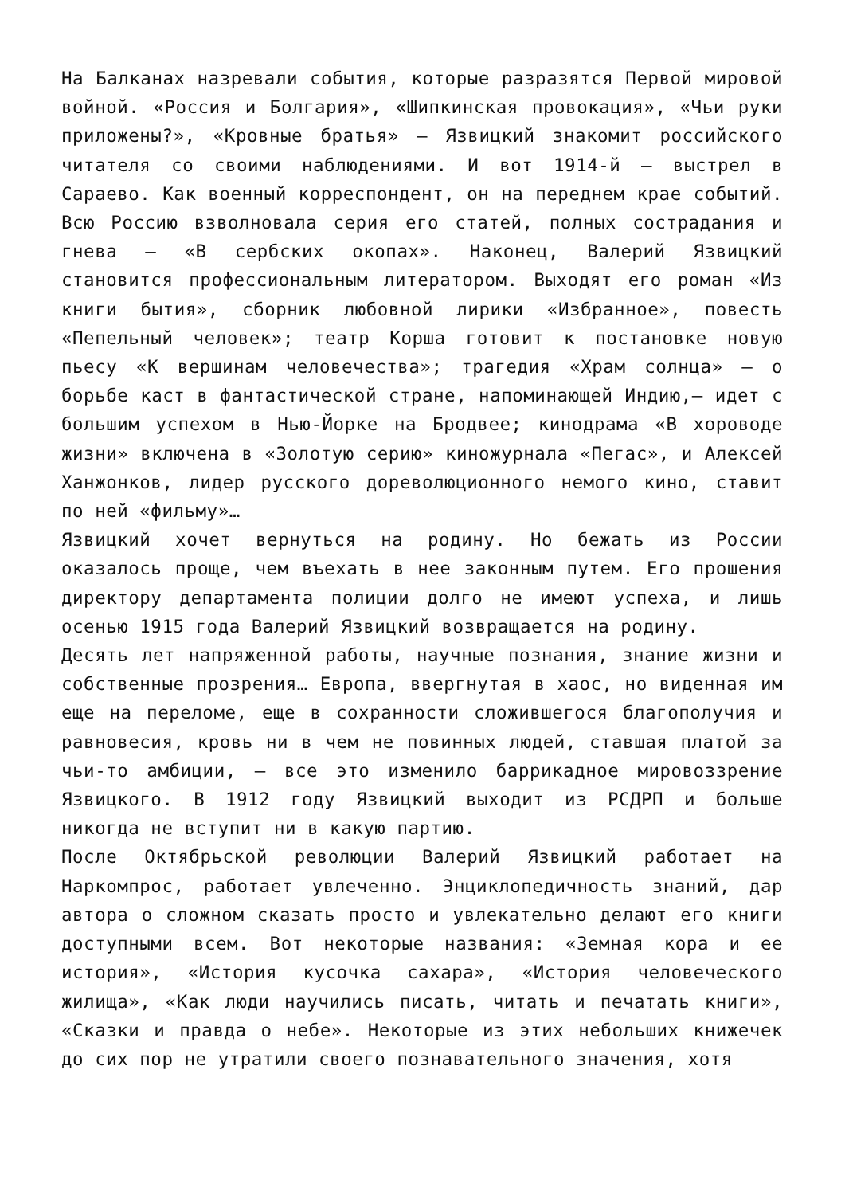На Балканах назревали события, которые разразятся Первой мировой войной. «Россия и Болгария», «Шипкинская провокация», «Чьи руки приложены?», «Кровные братья» — Язвицкий знакомит российского читателя со своими наблюдениями. И вот 1914-й — выстрел в Сараево. Как военный корреспондент, он на переднем крае событий. Всю Россию взволновала серия его статей, полных сострадания и гнева — «В сербских окопах». Наконец, Валерий Язвицкий становится профессиональным литератором. Выходят его роман «Из книги бытия», сборник любовной лирики «Избранное», повесть «Пепельный человек»; театр Корша готовит к постановке новую пьесу «К вершинам человечества»; трагедия «Храм солнца» — о борьбе каст в фантастической стране, напоминающей Индию,— идет с большим успехом в Нью-Йорке на Бродвее; кинодрама «В хороводе жизни» включена в «Золотую серию» киножурнала «Пегас», и Алексей Ханжонков, лидер русского дореволюционного немого кино, ставит по ней «фильму»…
Язвицкий хочет вернуться на родину. Но бежать из России оказалось проще, чем въехать в нее законным путем. Его прошения директору департамента полиции долго не имеют успеха, и лишь осенью 1915 года Валерий Язвицкий возвращается на родину.
Десять лет напряженной работы, научные познания, знание жизни и собственные прозрения… Европа, ввергнутая в хаос, но виденная им еще на переломе, еще в сохранности сложившегося благополучия и равновесия, кровь ни в чем не повинных людей, ставшая платой за чьи-то амбиции, — все это изменило баррикадное мировоззрение Язвицкого. В 1912 году Язвицкий выходит из РСДРП и больше никогда не вступит ни в какую партию.
После Октябрьской революции Валерий Язвицкий работает на Наркомпрос, работает увлеченно. Энциклопедичность знаний, дар автора о сложном сказать просто и увлекательно делают его книги доступными всем. Вот некоторые названия: «Земная кора и ее история», «История кусочка сахара», «История человеческого жилища», «Как люди научились писать, читать и печатать книги», «Сказки и правда о небе». Некоторые из этих небольших книжечек до сих пор не утратили своего познавательного значения, хотя